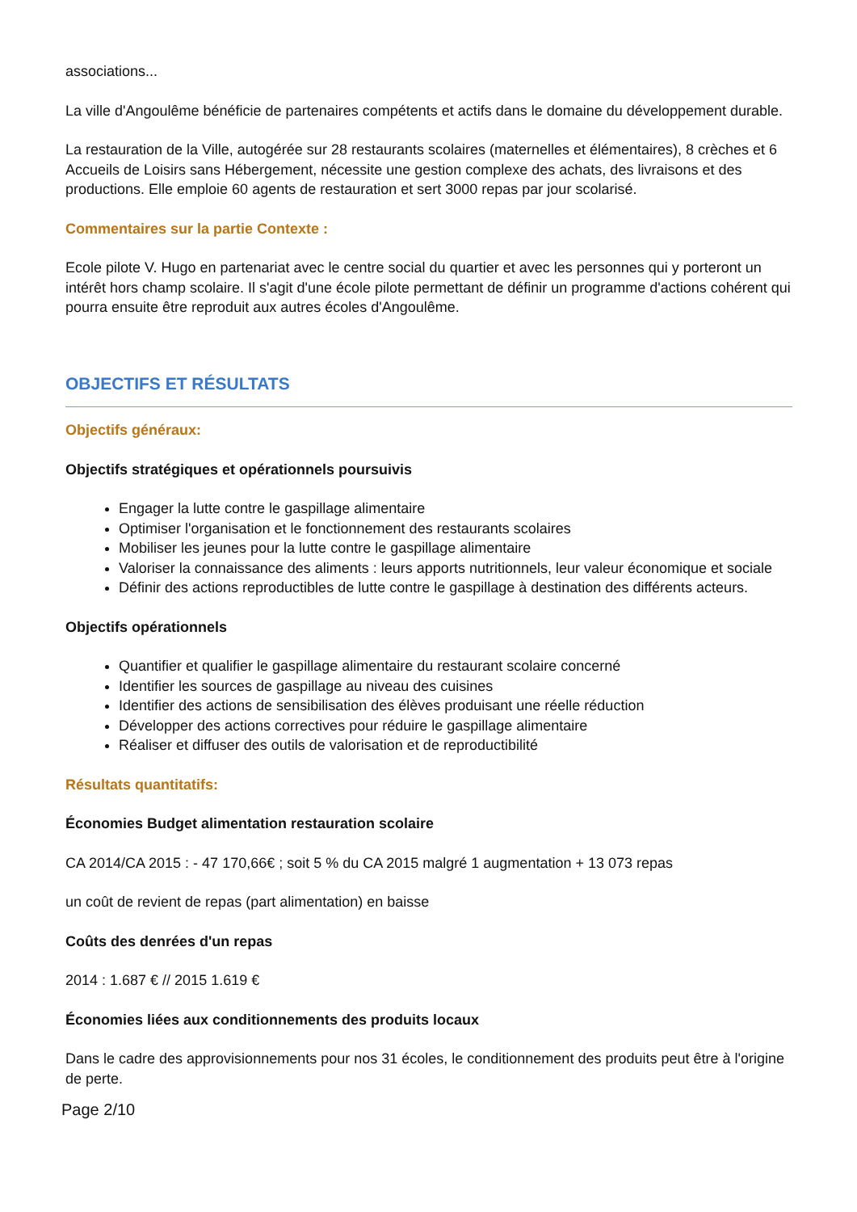associations...
La ville d'Angoulême bénéficie de partenaires compétents et actifs dans le domaine du développement durable.
La restauration de la Ville, autogérée sur 28 restaurants scolaires (maternelles et élémentaires), 8 crèches et 6 Accueils de Loisirs sans Hébergement, nécessite une gestion complexe des achats, des livraisons et des productions. Elle emploie 60 agents de restauration et sert 3000 repas par jour scolarisé.
Commentaires sur la partie Contexte :
Ecole pilote V. Hugo en partenariat avec le centre social du quartier et avec les personnes qui y porteront un intérêt hors champ scolaire. Il s'agit d'une école pilote permettant de définir un programme d'actions cohérent qui pourra ensuite être reproduit aux autres écoles d'Angoulême.
OBJECTIFS ET RÉSULTATS
Objectifs généraux:
Objectifs stratégiques et opérationnels poursuivis
Engager la lutte contre le gaspillage alimentaire
Optimiser l'organisation et le fonctionnement des restaurants scolaires
Mobiliser les jeunes pour la lutte contre le gaspillage alimentaire
Valoriser la connaissance des aliments : leurs apports nutritionnels, leur valeur économique et sociale
Définir des actions reproductibles de lutte contre le gaspillage à destination des différents acteurs.
Objectifs opérationnels
Quantifier et qualifier le gaspillage alimentaire du restaurant scolaire concerné
Identifier les sources de gaspillage au niveau des cuisines
Identifier des actions de sensibilisation des élèves produisant une réelle réduction
Développer des actions correctives pour réduire le gaspillage alimentaire
Réaliser et diffuser des outils de valorisation et de reproductibilité
Résultats quantitatifs:
Économies Budget alimentation restauration scolaire
CA 2014/CA 2015 : - 47 170,66€ ; soit 5 % du CA 2015 malgré 1 augmentation + 13 073 repas
un coût de revient de repas (part alimentation) en baisse
Coûts des denrées d'un repas
2014 : 1.687 € // 2015 1.619 €
Économies liées aux conditionnements des produits locaux
Dans le cadre des approvisionnements pour nos 31 écoles, le conditionnement des produits peut être à l'origine de perte.
Page 2/10